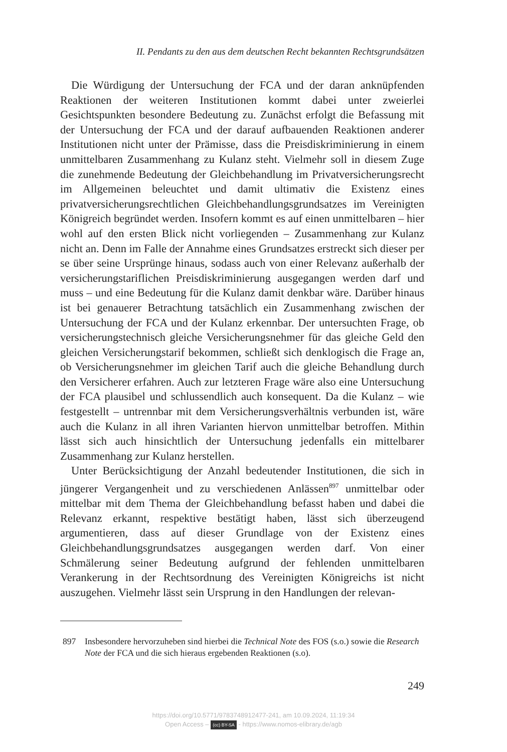II. Pendants zu den aus dem deutschen Recht bekannten Rechtsgrundsätzen
Die Würdigung der Untersuchung der FCA und der daran anknüpfen­den Reaktionen der weiteren Institutionen kommt dabei unter zweierlei Gesichtspunkten besondere Bedeutung zu. Zunächst erfolgt die Befassung mit der Untersuchung der FCA und der darauf aufbauenden Reaktionen anderer Institutionen nicht unter der Prämisse, dass die Preisdiskrimi­nierung in einem unmittelbaren Zusammenhang zu Kulanz steht. Viel­mehr soll in diesem Zuge die zunehmende Bedeutung der Gleichbehand­lung im Privatversicherungsrecht im Allgemeinen beleuchtet und damit ultimativ die Existenz eines privatversicherungsrechtlichen Gleichbehand­lungsgrundsatzes im Vereinigten Königreich begründet werden. Insofern kommt es auf einen unmittelbaren – hier wohl auf den ersten Blick nicht vorliegenden – Zusammenhang zur Kulanz nicht an. Denn im Falle der Annahme eines Grundsatzes erstreckt sich dieser per se über seine Ursprünge hinaus, sodass auch von einer Relevanz außerhalb der versiche­rungstariflichen Preisdiskriminierung ausgegangen werden darf und muss – und eine Bedeutung für die Kulanz damit denkbar wäre. Darüber hinaus ist bei genauerer Betrachtung tatsächlich ein Zusammenhang zwischen der Untersuchung der FCA und der Kulanz erkennbar. Der untersuchten Frage, ob versicherungstechnisch gleiche Versicherungsnehmer für das gleiche Geld den gleichen Versicherungstarif bekommen, schließt sich denklogisch die Frage an, ob Versicherungsnehmer im gleichen Tarif auch die gleiche Behandlung durch den Versicherer erfahren. Auch zur letzte­ren Frage wäre also eine Untersuchung der FCA plausibel und schlussend­lich auch konsequent. Da die Kulanz – wie festgestellt – untrennbar mit dem Versicherungsverhältnis verbunden ist, wäre auch die Kulanz in all ihren Varianten hiervon unmittelbar betroffen. Mithin lässt sich auch hin­sichtlich der Untersuchung jedenfalls ein mittelbarer Zusammenhang zur Kulanz herstellen.
Unter Berücksichtigung der Anzahl bedeutender Institutionen, die sich in jüngerer Vergangenheit und zu verschiedenen Anlässen<sup>897</sup> unmittelbar oder mittelbar mit dem Thema der Gleichbehandlung befasst haben und dabei die Relevanz erkannt, respektive bestätigt haben, lässt sich überzeugend argumentieren, dass auf dieser Grundlage von der Existenz eines Gleichbehandlungsgrundsatzes ausgegangen werden darf. Von einer Schmälerung seiner Bedeutung aufgrund der fehlenden unmittelbaren Verankerung in der Rechtsordnung des Vereinigten Königreichs ist nicht auszugehen. Vielmehr lässt sein Ursprung in den Handlungen der relevan-
897 Insbesondere hervorzuheben sind hierbei die Technical Note des FOS (s.o.) sowie die Research Note der FCA und die sich hieraus ergebenden Reaktionen (s.o).
249
https://doi.org/10.5771/9783748912477-241, am 10.09.2024, 11:19:34
Open Access – (cc) BY-SA - https://www.nomos-elibrary.de/agb